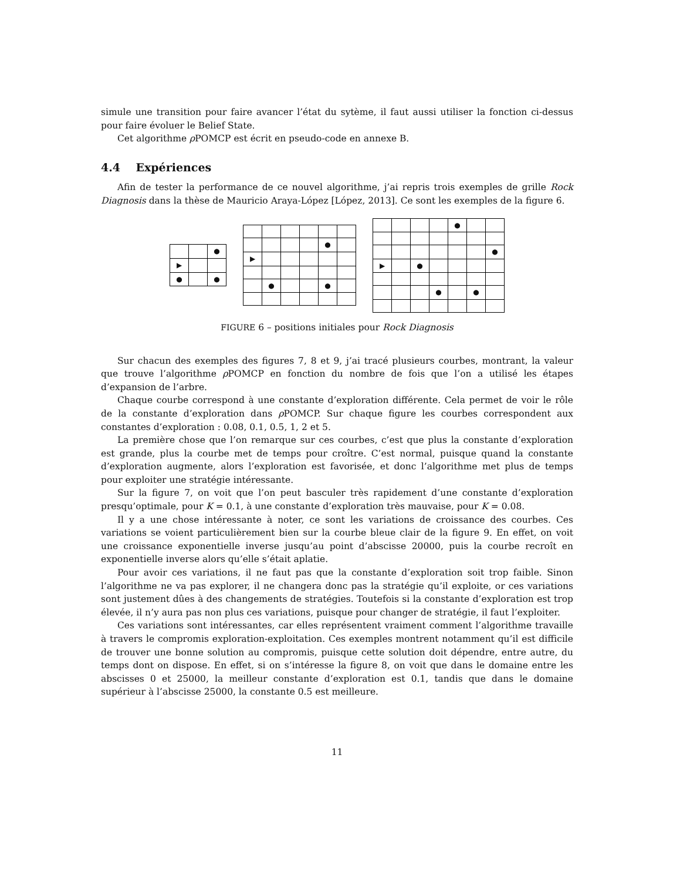simule une transition pour faire avancer l’état du sytème, il faut aussi utiliser la fonction ci-dessus pour faire évoluer le Belief State.
Cet algorithme ρ POMCP est écrit en pseudo-code en annexe B.
4.4 Expériences
Afin de tester la performance de ce nouvel algorithme, j’ai repris trois exemples de grille Rock Diagnosis dans la thèse de Mauricio Araya-López [López, 2013]. Ce sont les exemples de la figure 6.
| | | ● |
| ▶ | | |
| ● | | ● |
| | | | | ● | |
| ▶ | | | | | |
| | ● | | | ● | |
| | | | | ● | | |
| | | | | | | ● |
| ▶ | | ● | | | | |
| | | | ● | | ● | |
FIGURE 6 – positions initiales pour Rock Diagnosis
Sur chacun des exemples des figures 7, 8 et 9, j’ai tracé plusieurs courbes, montrant, la valeur que trouve l’algorithme ρ POMCP en fonction du nombre de fois que l’on a utilisé les étapes d’expansion de l’arbre.
Chaque courbe correspond à une constante d’exploration différente. Cela permet de voir le rôle de la constante d’exploration dans ρ POMCP. Sur chaque figure les courbes correspondent aux constantes d’exploration : 0.08, 0.1, 0.5, 1, 2 et 5.
La première chose que l’on remarque sur ces courbes, c’est que plus la constante d’exploration est grande, plus la courbe met de temps pour croître. C’est normal, puisque quand la constante d’exploration augmente, alors l’exploration est favorisée, et donc l’algorithme met plus de temps pour exploiter une stratégie intéressante.
Sur la figure 7, on voit que l’on peut basculer très rapidement d’une constante d’exploration presqu’optimale, pour K = 0.1, à une constante d’exploration très mauvaise, pour K = 0.08.
Il y a une chose intéressante à noter, ce sont les variations de croissance des courbes. Ces variations se voient particulièrement bien sur la courbe bleue clair de la figure 9. En effet, on voit une croissance exponentielle inverse jusqu’au point d’abscisse 20000, puis la courbe recroît en exponentielle inverse alors qu’elle s’était aplatie.
Pour avoir ces variations, il ne faut pas que la constante d’exploration soit trop faible. Sinon l’algorithme ne va pas explorer, il ne changera donc pas la stratégie qu’il exploite, or ces variations sont justement dûes à des changements de stratégies. Toutefois si la constante d’exploration est trop élevée, il n’y aura pas non plus ces variations, puisque pour changer de stratégie, il faut l’exploiter.
Ces variations sont intéressantes, car elles représentent vraiment comment l’algorithme travaille à travers le compromis exploration-exploitation. Ces exemples montrent notamment qu’il est difficile de trouver une bonne solution au compromis, puisque cette solution doit dépendre, entre autre, du temps dont on dispose. En effet, si on s’intéresse la figure 8, on voit que dans le domaine entre les abscisses 0 et 25000, la meilleur constante d’exploration est 0.1, tandis que dans le domaine supérieur à l’abscisse 25000, la constante 0.5 est meilleure.
11